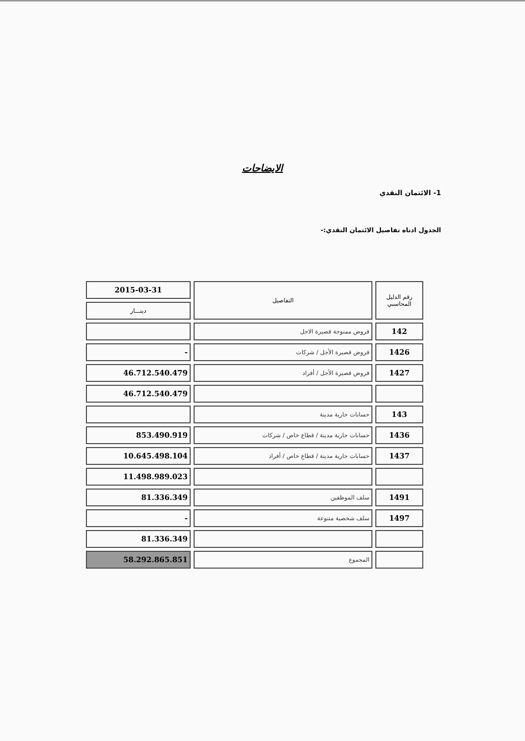الايضاحات
1- الائتمان النقدي
الجدول ادناه تفاصيل الائتمان النقدي:-
| رقم الدليل المحاسبي | التفاصيل | 2015-03-31 |
| --- | --- | --- |
| | | دينـــار |
| 142 | قروض ممنوحة قصيرة الاجل | |
| 1426 | قروض قصيرة الأجل / شركات | - |
| 1427 | قروض قصيرة الأجل / أفراد | 46.712.540.479 |
| | | 46.712.540.479 |
| 143 | حسابات جارية مدينة | |
| 1436 | حسابات جارية مدينة / قطاع خاص / شركات | 853.490.919 |
| 1437 | حسابات جارية مدينة / قطاع خاص / أفراد | 10.645.498.104 |
| | | 11.498.989.023 |
| 1491 | سلف الموظفين | 81.336.349 |
| 1497 | سلف شخصية متنوعة | - |
| | | 81.336.349 |
| | المجموع | 58.292.865.851 |